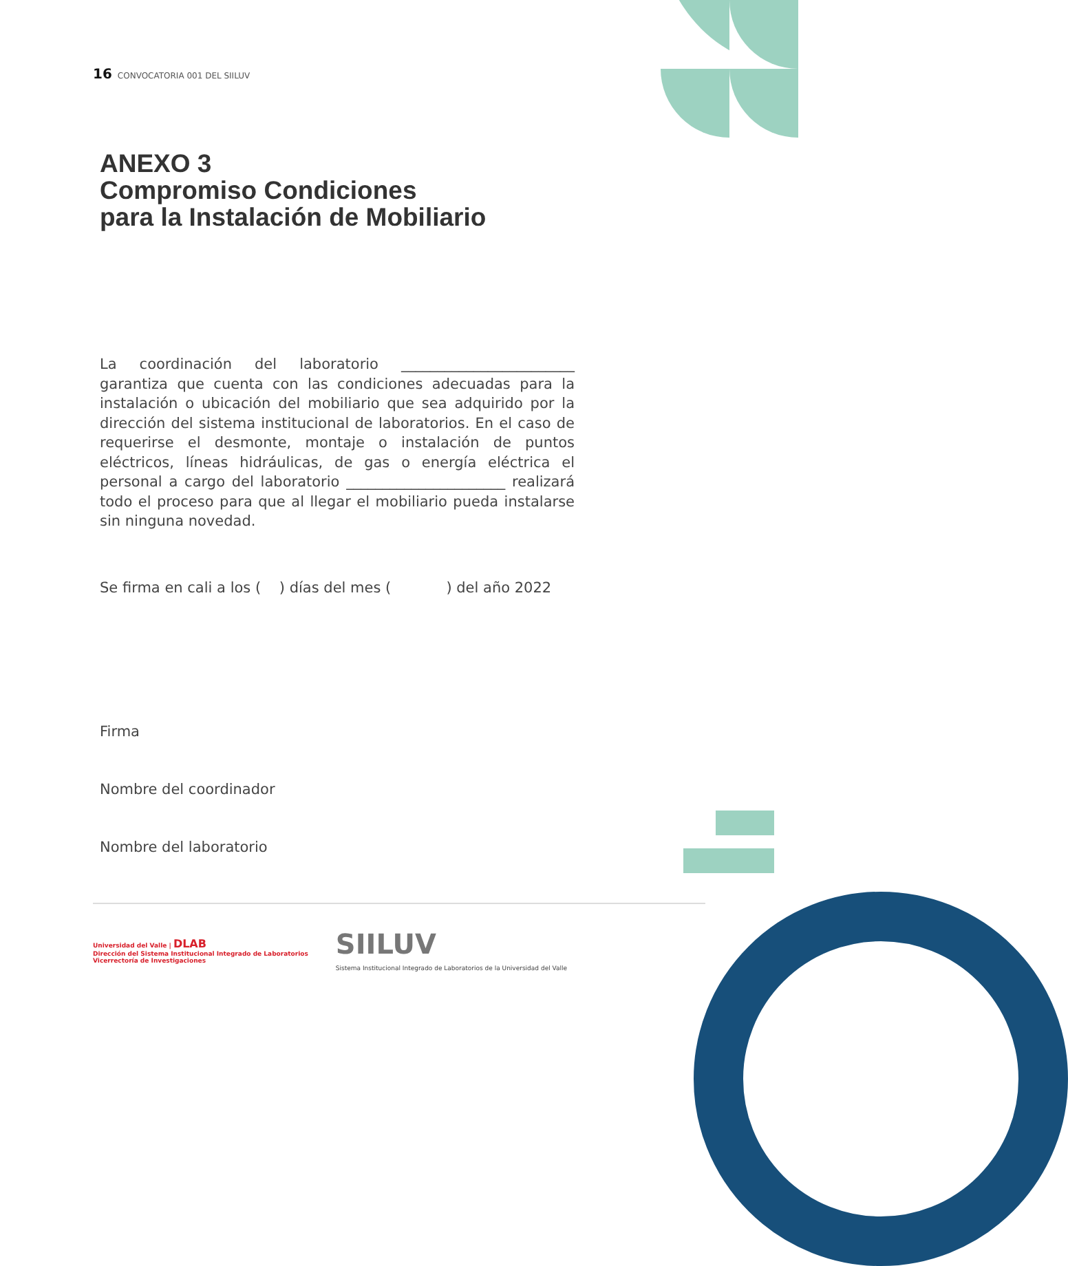16 CONVOCATORIA 001 DEL SIILUV
ANEXO 3
Compromiso Condiciones
para la Instalación de Mobiliario
La coordinación del laboratorio ________________________ garantiza que cuenta con las condiciones adecuadas para la instalación o ubicación del mobiliario que sea adquirido por la dirección del sistema institucional de laboratorios. En el caso de requerirse el desmonte, montaje o instalación de puntos eléctricos, líneas hidráulicas, de gas o energía eléctrica el personal a cargo del laboratorio ______________________ realizará todo el proceso para que al llegar el mobiliario pueda instalarse sin ninguna novedad.
Se firma en cali a los ( ) días del mes ( ) del año 2022
Firma
Nombre del coordinador
Nombre del laboratorio
Universidad del Valle | DLAB
Dirección del Sistema Institucional Integrado de Laboratorios
Vicerrectoría de Investigaciones
SIILUV
Sistema Institucional Integrado de Laboratorios de la Universidad del Valle